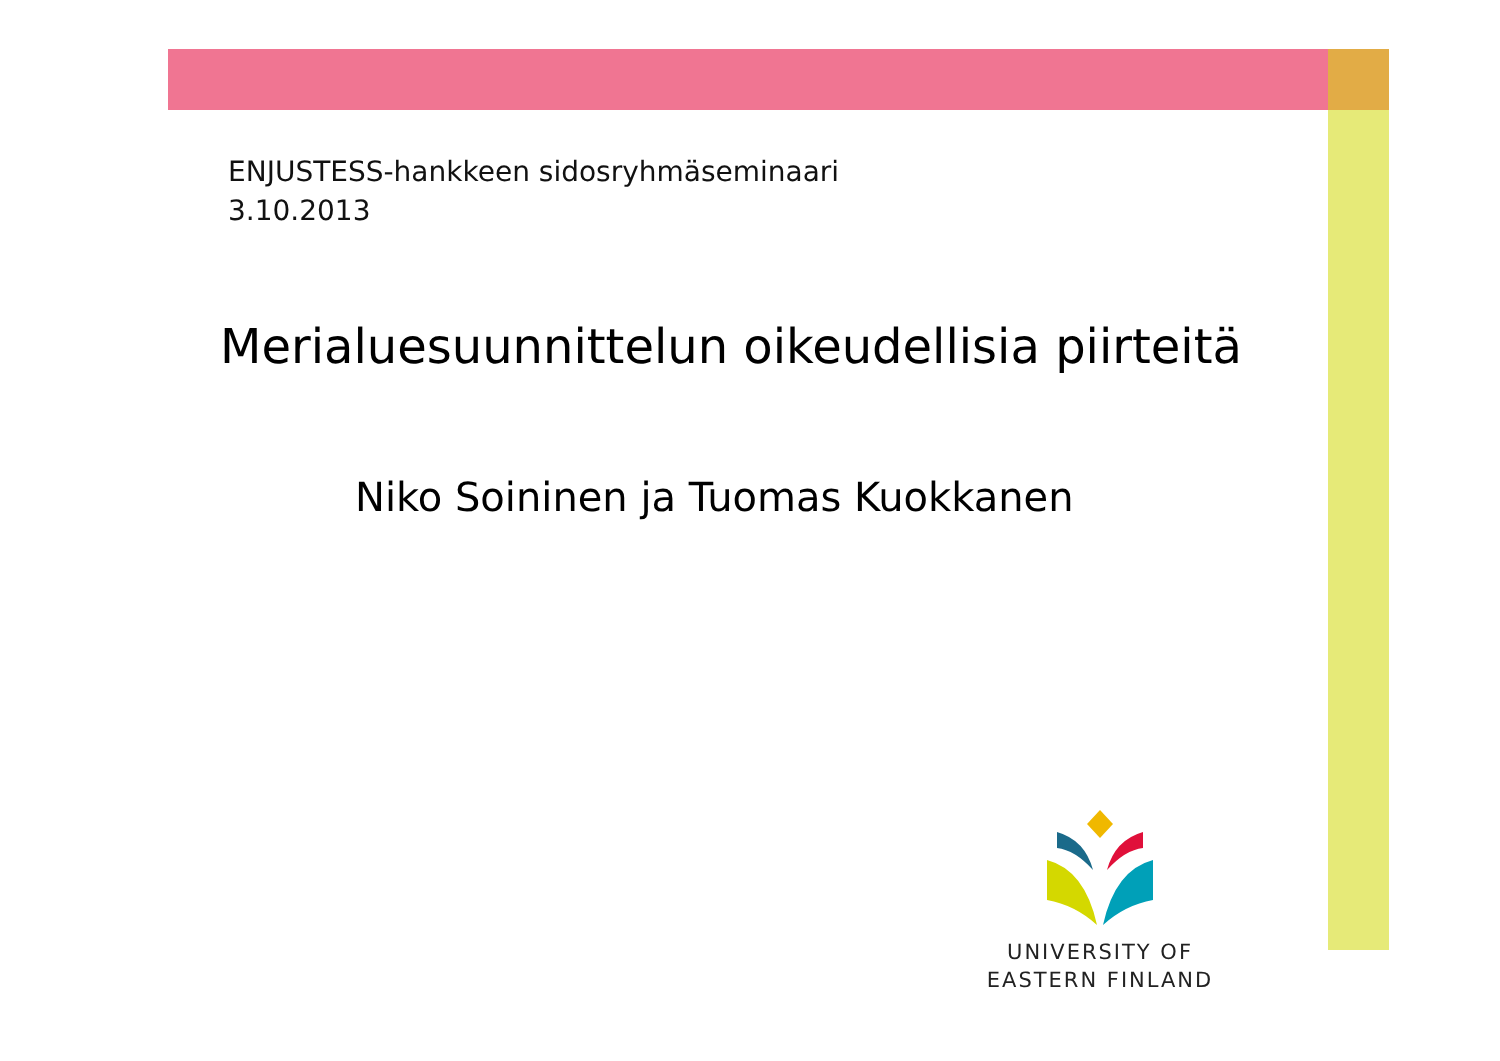ENJUSTESS-hankkeen sidosryhmäseminaari
3.10.2013
Merialuesuunnittelun oikeudellisia piirteitä
Niko Soininen ja Tuomas Kuokkanen
UNIVERSITY OF
EASTERN FINLAND